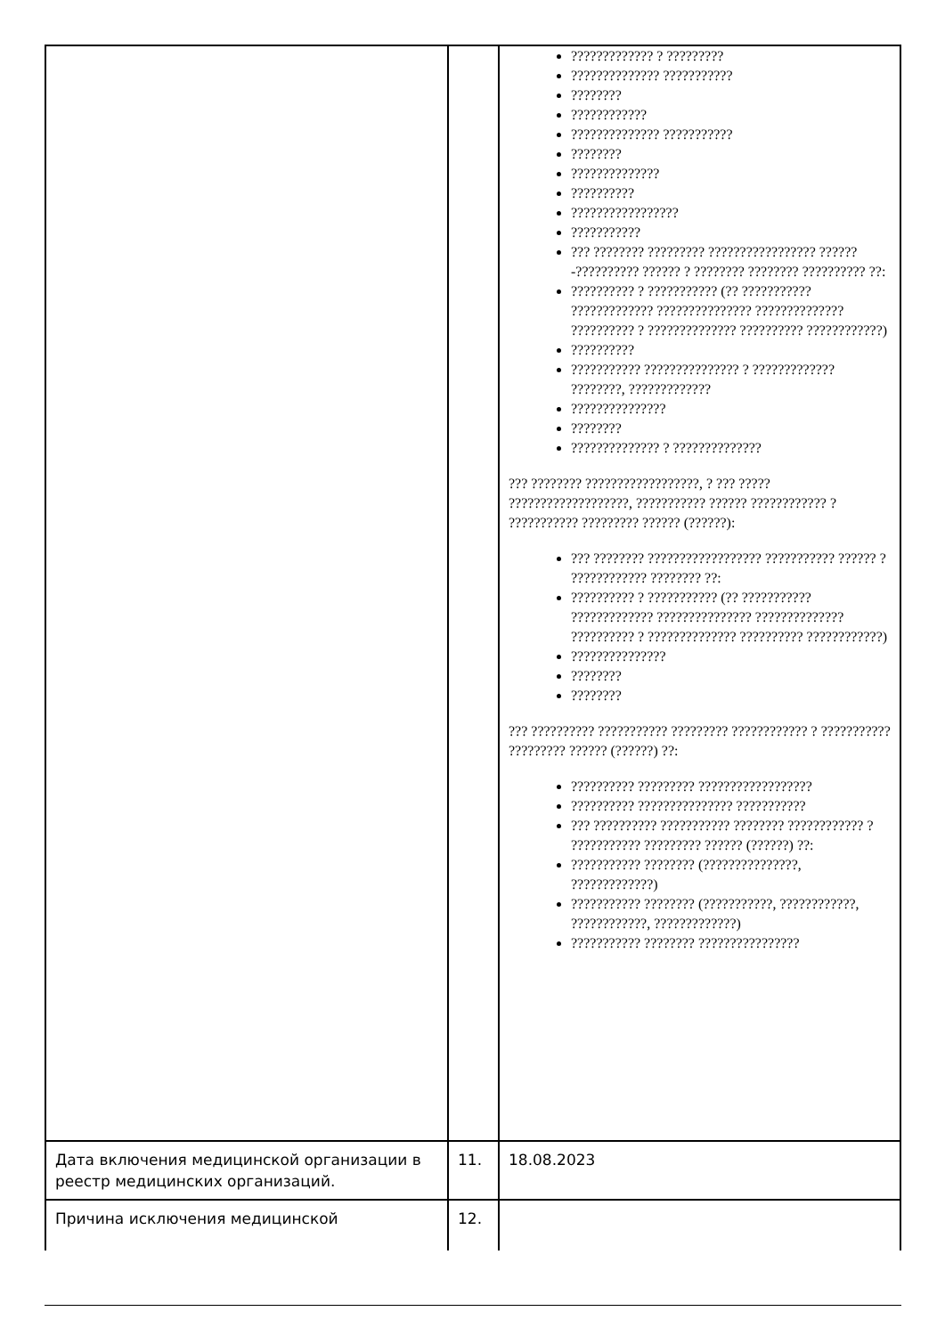| | | ????????????? ? ????????? ?????????????? ??????????? ???????? ???????????? ?????????????? ??????????? ???????? ?????????????? ?????????? ????????????????? ??????????? ??? ???????? ????????? ????????????????? ??????-?????????? ?????? ? ???????? ???????? ?????????? ??: ?????????? ? ??????????? (?? ??????????? ????????????? ??????????????? ?????????????? ?????????? ? ?????????????? ?????????? ????????????) ?????????? ??????????? ??????????????? ? ????????????? ????????, ????????????? ??????????????? ???????? ?????????????? ? ?????????????? ??? ???????? ??????????????????, ? ??? ????? ???????????????????, ??????????? ?????? ???????????? ? ??????????? ????????? ?????? (??????): ??? ???????? ?????????????????? ??????????? ?????? ? ???????????? ???????? ??: ?????????? ? ??????????? (?? ??????????? ????????????? ??????????????? ?????????????? ?????????? ? ?????????????? ?????????? ????????????) ??????????????? ???????? ???????? ??? ?????????? ??????????? ????????? ???????????? ? ??????????? ????????? ?????? (??????) ??: ?????????? ????????? ?????????????????? ?????????? ??????????????? ??????????? ??? ?????????? ??????????? ???????? ???????????? ? ??????????? ????????? ?????? (??????) ??: ??????????? ???????? (???????????????, ?????????????) ??????????? ???????? (???????????, ????????????, ????????????, ?????????????) ??????????? ???????? ???????????????? |
| Дата включения медицинской организации в реестр медицинских организаций. | 11. | 18.08.2023 |
| Причина исключения медицинской | 12. | |